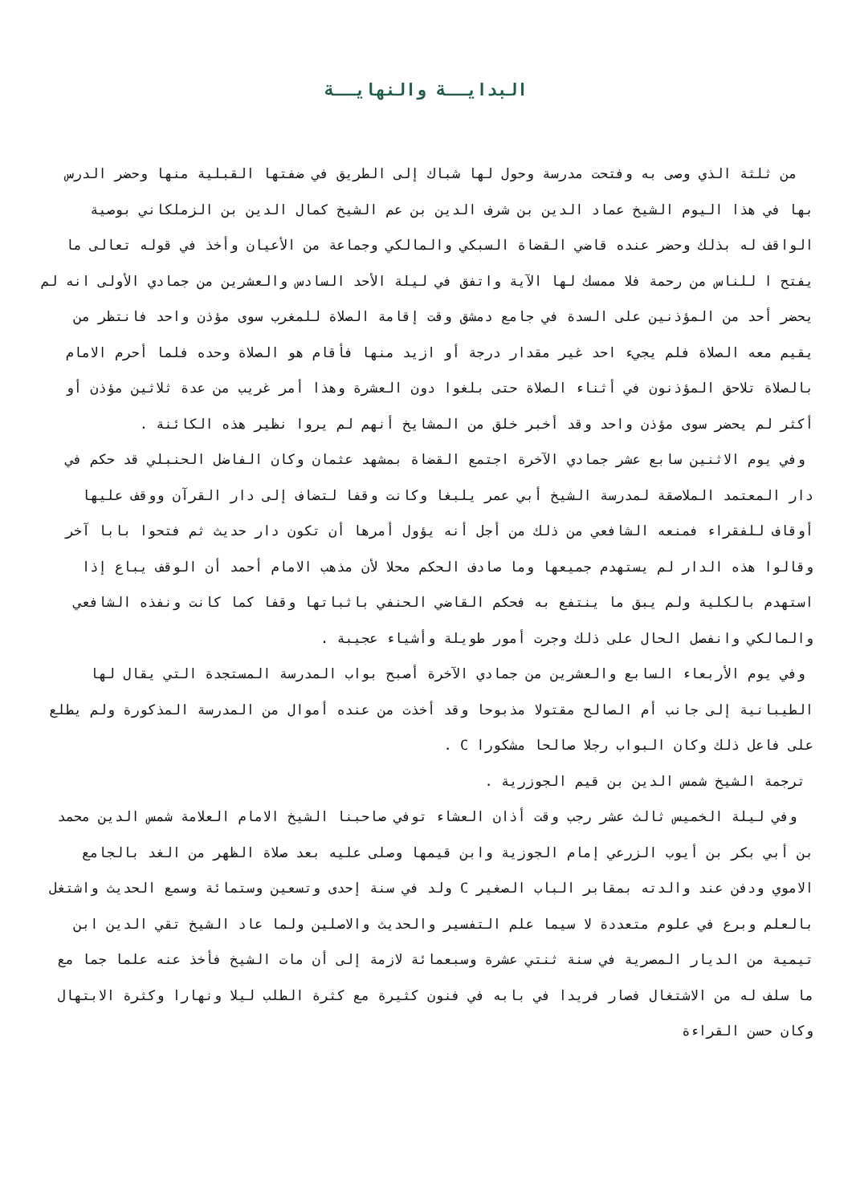البدايــة والنهايــة
من ثلثة الذي وصى به وفتحت مدرسة وحول لها شباك إلى الطريق في ضفتها القبلية منها وحضر الدرس بها في هذا اليوم الشيخ عماد الدين بن شرف الدين بن عم الشيخ كمال الدين بن الزملكاني بوصية الواقف له بذلك وحضر عنده قاضي القضاة السبكي والمالكي وجماعة من الأعيان وأخذ في قوله تعالى ما يفتح ا للناس من رحمة فلا ممسك لها الآية واتفق في ليلة الأحد السادس والعشرين من جمادي الأولى انه لم يحضر أحد من المؤذنين على السدة في جامع دمشق وقت إقامة الصلاة للمغرب سوى مؤذن واحد فانتظر من يقيم معه الصلاة فلم يجيء احد غير مقدار درجة أو ازيد منها فأقام هو الصلاة وحده فلما أحرم الامام بالصلاة تلاحق المؤذنون في أثناء الصلاة حتى بلغوا دون العشرة وهذا أمر غريب من عدة ثلاثين مؤذن أو أكثر لم يحضر سوى مؤذن واحد وقد أخبر خلق من المشايخ أنهم لم يروا نظير هذه الكائنة .
وفي يوم الاثنين سابع عشر جمادي الآخرة اجتمع القضاة بمشهد عثمان وكان الفاضل الحنبلي قد حكم في دار المعتمد الملاصقة لمدرسة الشيخ أبي عمر يلبغا وكانت وقفا لتضاف إلى دار القرآن ووقف عليها أوقاف للفقراء فمنعه الشافعي من ذلك من أجل أنه يؤول أمرها أن تكون دار حديث ثم فتحوا بابا آخر وقالوا هذه الدار لم يستهدم جميعها وما صادف الحكم محلا لأن مذهب الامام أحمد أن الوقف يباع إذا استهدم بالكلية ولم يبق ما ينتفع به فحكم القاضي الحنفي باثباتها وقفا كما كانت ونفذه الشافعي والمالكي وانفصل الحال على ذلك وجرت أمور طويلة وأشياء عجيبة .
وفي يوم الأربعاء السابع والعشرين من جمادي الآخرة أصبح بواب المدرسة المستجدة التي يقال لها الطيبانية إلى جانب أم الصالح مقتولا مذبوحا وقد أخذت من عنده أموال من المدرسة المذكورة ولم يطلع على فاعل ذلك وكان البواب رجلا صالحا مشكورا C .
ترجمة الشيخ شمس الدين بن قيم الجوزرية .
وفي ليلة الخميس ثالث عشر رجب وقت أذان العشاء توفي صاحبنا الشيخ الامام العلامة شمس الدين محمد بن أبي بكر بن أيوب الزرعي إمام الجوزية وابن قيمها وصلى عليه بعد صلاة الظهر من الغد بالجامع الاموي ودفن عند والدته بمقابر الباب الصغير C ولد في سنة إحدى وتسعين وستمائة وسمع الحديث واشتغل بالعلم وبرع في علوم متعددة لا سيما علم التفسير والحديث والاصلين ولما عاد الشيخ تقي الدين ابن تيمية من الديار المصرية في سنة ثنتي عشرة وسبعمائة لازمة إلى أن مات الشيخ فأخذ عنه علما جما مع ما سلف له من الاشتغال فصار فريدا في بابه في فنون كثيرة مع كثرة الطلب ليلا ونهارا وكثرة الابتهال وكان حسن القراءة